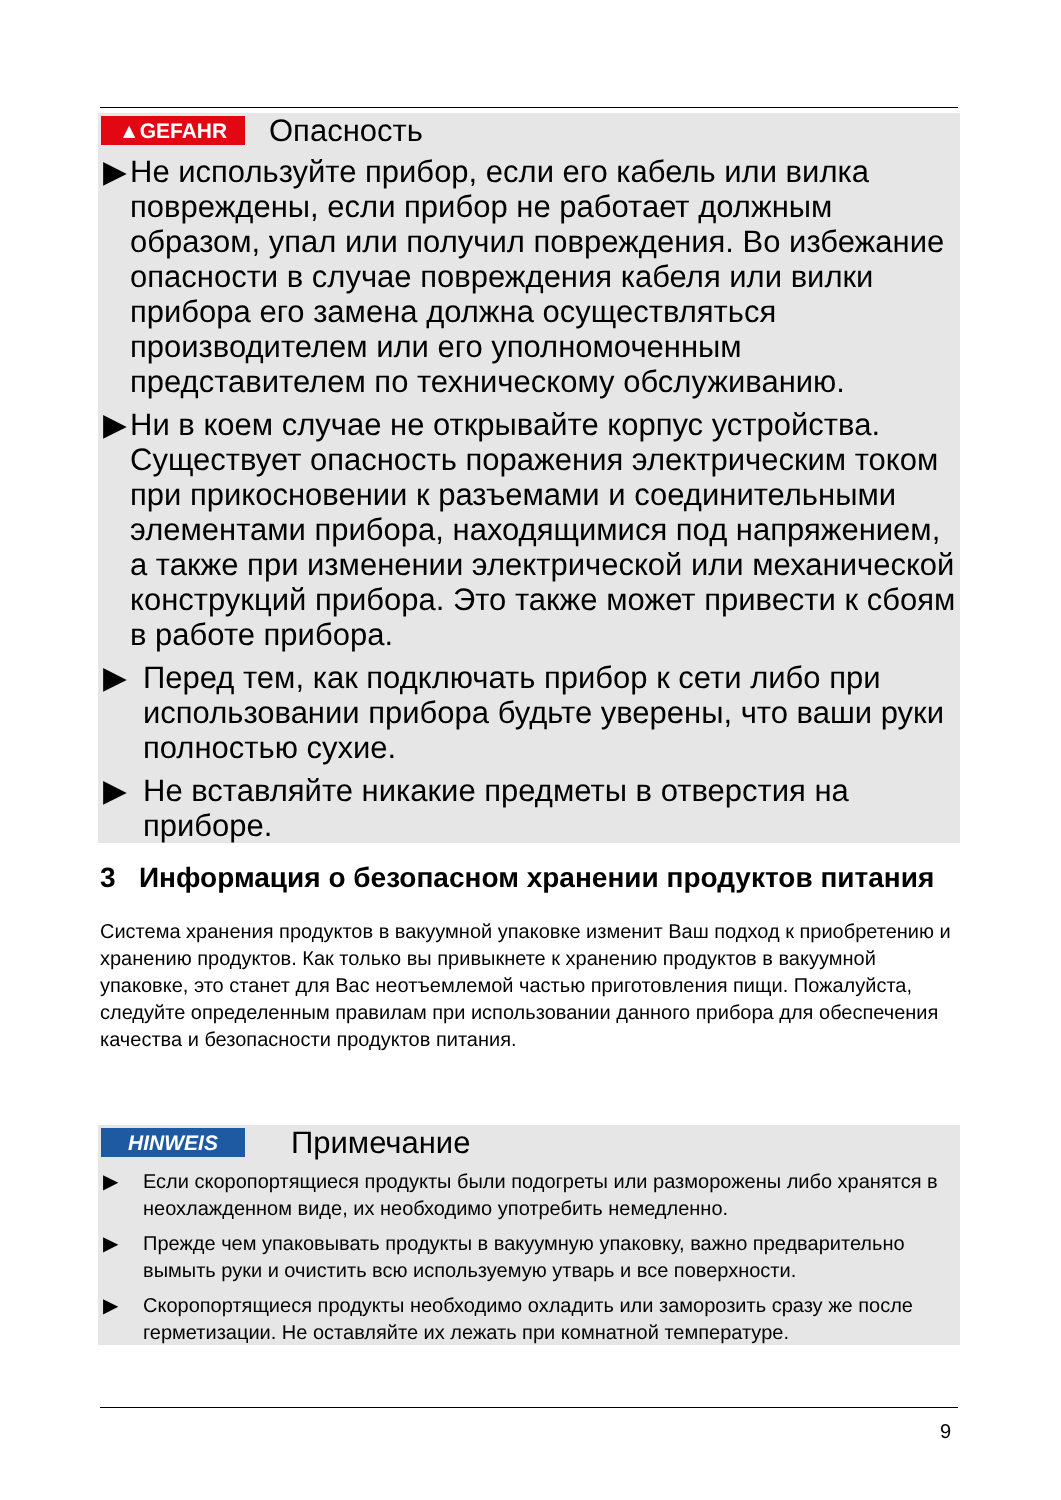▲GEFAHR
Опасность
▶ Не используйте прибор, если его кабель или вилка повреждены, если прибор не работает должным образом, упал или получил повреждения. Во избежание опасности в случае повреждения кабеля или вилки прибора его замена должна осуществляться производителем или его уполномоченным представителем по техническому обслуживанию.
▶ Ни в коем случае не открывайте корпус устройства. Существует опасность поражения электрическим током при прикосновении к разъемами и соединительными элементами прибора, находящимися под напряжением, а также при изменении электрической или механической конструкций прибора. Это также может привести к сбоям в работе прибора.
▶ Перед тем, как подключать прибор к сети либо при использовании прибора будьте уверены, что ваши руки полностью сухие.
▶ Не вставляйте никакие предметы в отверстия на приборе.
3 Информация о безопасном хранении продуктов питания
Система хранения продуктов в вакуумной упаковке изменит Ваш подход к приобретению и хранению продуктов. Как только вы привыкнете к хранению продуктов в вакуумной упаковке, это станет для Вас неотъемлемой частью приготовления пищи. Пожалуйста, следуйте определенным правилам при использовании данного прибора для обеспечения качества и безопасности продуктов питания.
HINWEIS
Примечание
▶ Если скоропортящиеся продукты были подогреты или разморожены либо хранятся в неохлажденном виде, их необходимо употребить немедленно.
▶ Прежде чем упаковывать продукты в вакуумную упаковку, важно предварительно вымыть руки и очистить всю используемую утварь и все поверхности.
▶ Скоропортящиеся продукты необходимо охладить или заморозить сразу же после герметизации. Не оставляйте их лежать при комнатной температуре.
9